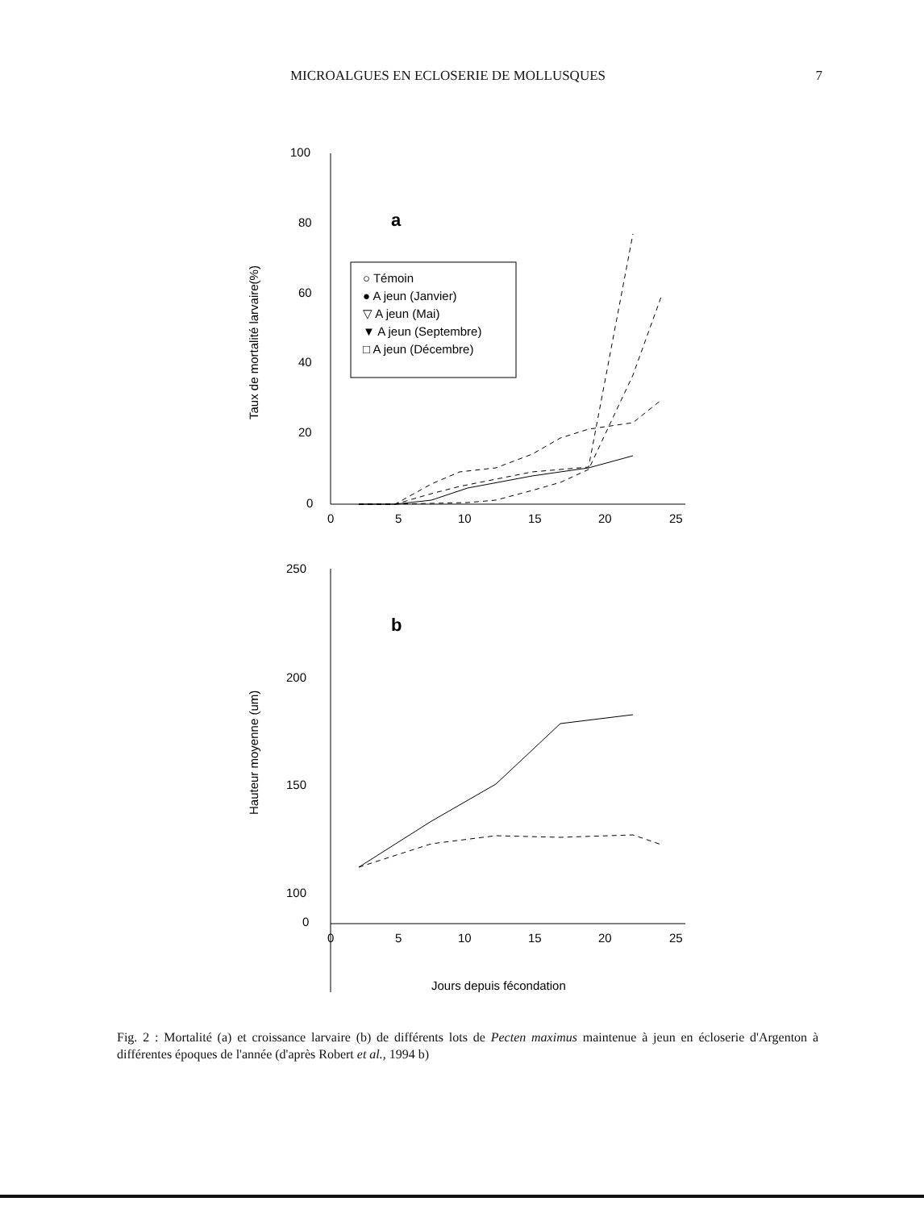MICROALGUES EN ECLOSERIE DE MOLLUSQUES 7
100
80
60
40
20
0
0
5
10
15
20
25
a
250
200
150
100
0
0
5
10
15
20
25
b
Jours depuis fécondation
Taux de mortalité larvaire(%)
Hauteur moyenne (um)
○ Témoin
● A jeun (Janvier)
▽ A jeun (Mai)
▼ A jeun (Septembre)
□ A jeun (Décembre)
Fig. 2 : Mortalité (a) et croissance larvaire (b) de différents lots de Pecten maximus maintenue à jeun en écloserie d'Argenton à différentes époques de l'année (d'après Robert et al., 1994 b)